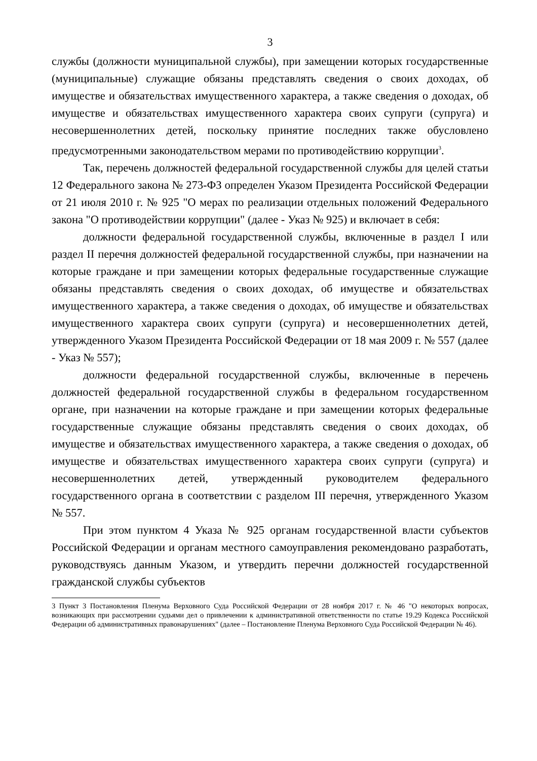3
службы (должности муниципальной службы), при замещении которых государственные (муниципальные) служащие обязаны представлять сведения о своих доходах, об имуществе и обязательствах имущественного характера, а также сведения о доходах, об имуществе и обязательствах имущественного характера своих супруги (супруга) и несовершеннолетних детей, поскольку принятие последних также обусловлено предусмотренными законодательством мерами по противодействию коррупции<sup>3</sup>.
Так, перечень должностей федеральной государственной службы для целей статьи 12 Федерального закона № 273-ФЗ определен Указом Президента Российской Федерации от 21 июля 2010 г. № 925 "О мерах по реализации отдельных положений Федерального закона "О противодействии коррупции" (далее - Указ № 925) и включает в себя:
должности федеральной государственной службы, включенные в раздел I или раздел II перечня должностей федеральной государственной службы, при назначении на которые граждане и при замещении которых федеральные государственные служащие обязаны представлять сведения о своих доходах, об имуществе и обязательствах имущественного характера, а также сведения о доходах, об имуществе и обязательствах имущественного характера своих супруги (супруга) и несовершеннолетних детей, утвержденного Указом Президента Российской Федерации от 18 мая 2009 г. № 557 (далее - Указ № 557);
должности федеральной государственной службы, включенные в перечень должностей федеральной государственной службы в федеральном государственном органе, при назначении на которые граждане и при замещении которых федеральные государственные служащие обязаны представлять сведения о своих доходах, об имуществе и обязательствах имущественного характера, а также сведения о доходах, об имуществе и обязательствах имущественного характера своих супруги (супруга) и несовершеннолетних детей, утвержденный руководителем федерального государственного органа в соответствии с разделом III перечня, утвержденного Указом № 557.
При этом пунктом 4 Указа № 925 органам государственной власти субъектов Российской Федерации и органам местного самоуправления рекомендовано разработать, руководствуясь данным Указом, и утвердить перечни должностей государственной гражданской службы субъектов
3 Пункт 3 Постановления Пленума Верховного Суда Российской Федерации от 28 ноября 2017 г. № 46 "О некоторых вопросах, возникающих при рассмотрении судьями дел о привлечении к административной ответственности по статье 19.29 Кодекса Российской Федерации об административных правонарушениях" (далее – Постановление Пленума Верховного Суда Российской Федерации № 46).